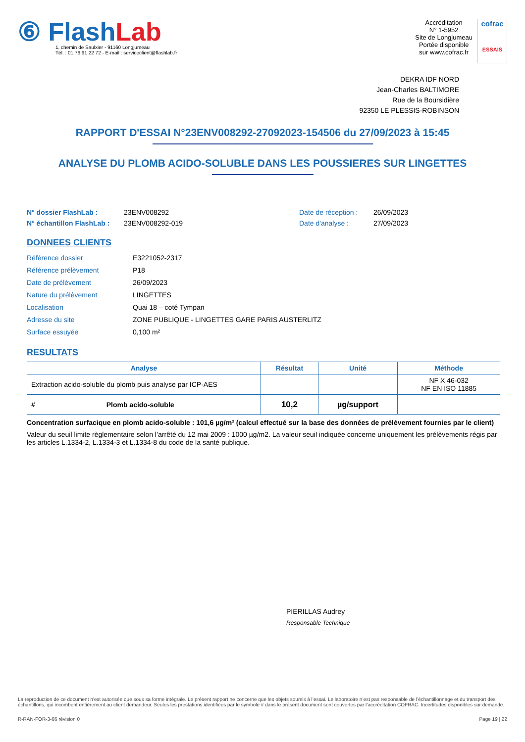⑥ Flash Lab
1, chemin de Saulxier - 91160 Longjumeau
Tél. : 01 76 91 22 72 - E-mail : serviceclient@flashlab.fr
Accréditation
N° 1-5952
Site de Longjumeau
Portée disponible
sur www.cofrac.fr
cofrac
ESSAIS
DEKRA IDF NORD
Jean-Charles BALTIMORE
Rue de la Boursidière
92350 LE PLESSIS-ROBINSON
RAPPORT D'ESSAI N°23ENV008292-27092023-154506 du 27/09/2023 à 15:45
ANALYSE DU PLOMB ACIDO-SOLUBLE DANS LES POUSSIERES SUR LINGETTES
N° dossier FlashLab : 23ENV008292 Date de réception : 26/09/2023 N° échantillon FlashLab : 23ENV008292-019 Date d'analyse : 27/09/2023
DONNEES CLIENTS
Référence dossier E3221052-2317 Référence prélèvement P18 Date de prélèvement 26/09/2023 Nature du prélèvement LINGETTES Localisation Quai 18 – coté Tympan Adresse du site ZONE PUBLIQUE - LINGETTES GARE PARIS AUSTERLITZ Surface essuyée 0,100 m²
RESULTATS
| Analyse | Résultat | Unité | Méthode |
| --- | --- | --- | --- |
| Extraction acido-soluble du plomb puis analyse par ICP-AES | | | NF X 46-032 NF EN ISO 11885 |
| # Plomb acido-soluble | 10,2 | µg/support | |
Concentration surfacique en plomb acido-soluble : 101,6 µg/m² (calcul effectué sur la base des données de prélèvement fournies par le client)
Valeur du seuil limite règlementaire selon l’arrêté du 12 mai 2009 : 1000 µg/m2. La valeur seuil indiquée concerne uniquement les prélèvements régis par les articles L.1334-2, L.1334-3 et L.1334-8 du code de la santé publique.
PIERILLAS Audrey
Responsable Technique
La reproduction de ce document n’est autorisée que sous sa forme intégrale. Le présent rapport ne concerne que les objets soumis à l’essai. Le laboratoire n’est pas responsable de l’échantillonnage et du transport des échantillons, qui incombent entièrement au client demandeur. Seules les prestations identifiées par le symbole # dans le présent document sont couvertes par l’accréditation COFRAC. Incertitudes disponibles sur demande.
R-RAN-FOR-3-66 révision 0 Page 19 | 22